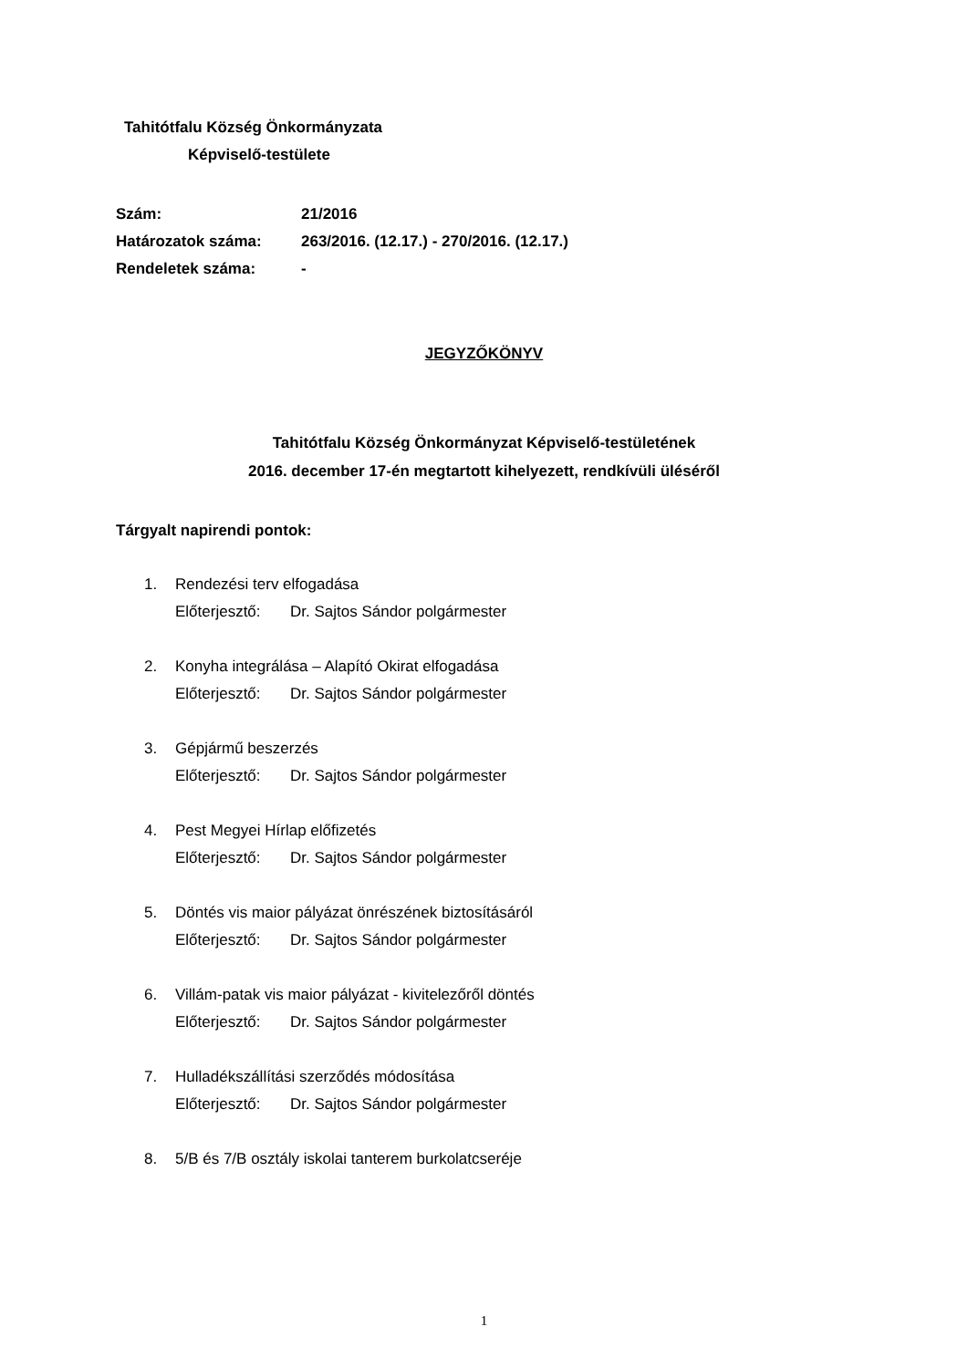Tahitótfalu Község Önkormányzata
Képviselő-testülete
| Szám: | 21/2016 |
| Határozatok száma: | 263/2016. (12.17.) - 270/2016. (12.17.) |
| Rendeletek száma: | - |
JEGYZŐKÖNYV
Tahitótfalu Község Önkormányzat Képviselő-testületének
2016. december 17-én megtartott kihelyezett, rendkívüli üléséről
Tárgyalt napirendi pontok:
1. Rendezési terv elfogadása
Előterjesztő: Dr. Sajtos Sándor polgármester
2. Konyha integrálása – Alapító Okirat elfogadása
Előterjesztő: Dr. Sajtos Sándor polgármester
3. Gépjármű beszerzés
Előterjesztő: Dr. Sajtos Sándor polgármester
4. Pest Megyei Hírlap előfizetés
Előterjesztő: Dr. Sajtos Sándor polgármester
5. Döntés vis maior pályázat önrészének biztosításáról
Előterjesztő: Dr. Sajtos Sándor polgármester
6. Villám-patak vis maior pályázat - kivitelezőről döntés
Előterjesztő: Dr. Sajtos Sándor polgármester
7. Hulladékszállítási szerződés módosítása
Előterjesztő: Dr. Sajtos Sándor polgármester
8. 5/B és 7/B osztály iskolai tanterem burkolatcseréje
1